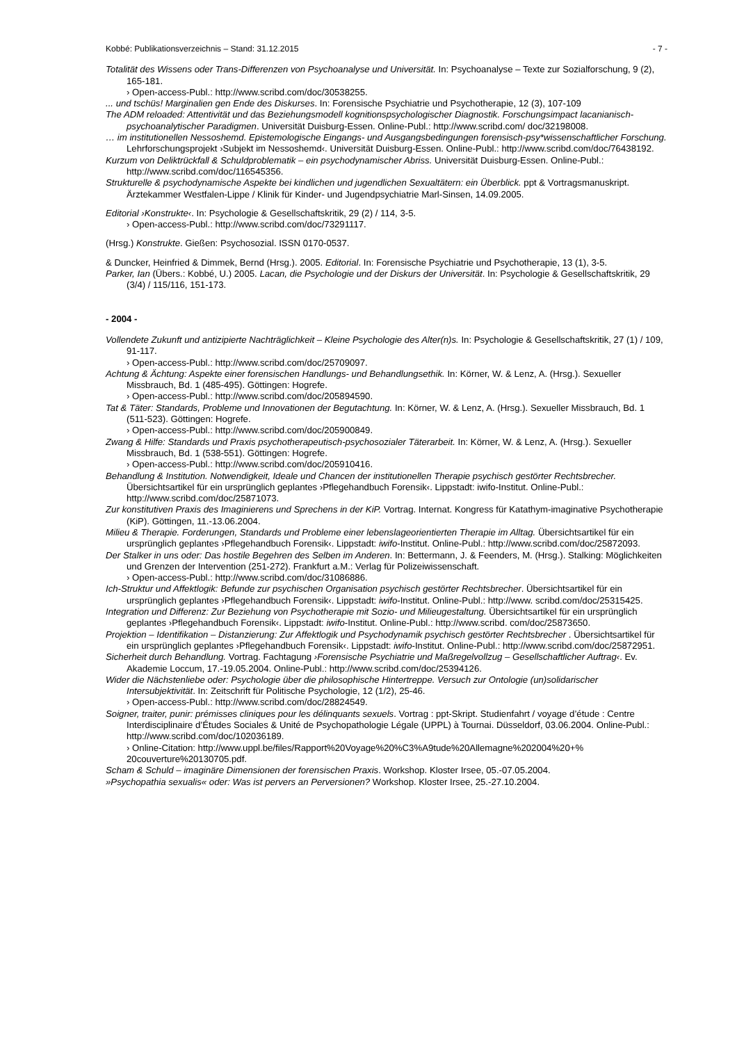Kobbé: Publikationsverzeichnis – Stand: 31.12.2015 - 7 -
Totalität des Wissens oder Trans-Differenzen von Psychoanalyse und Universität. In: Psychoanalyse – Texte zur Sozialforschung, 9 (2), 165-181.
› Open-access-Publ.: http://www.scribd.com/doc/30538255.
... und tschüs! Marginalien gen Ende des Diskurses. In: Forensische Psychiatrie und Psychotherapie, 12 (3), 107-109
The ADM reloaded: Attentivität und das Beziehungsmodell kognitionspsychologischer Diagnostik. Forschungsimpact lacanianisch-psychoanalytischer Paradigmen. Universität Duisburg-Essen. Online-Publ.: http://www.scribd.com/ doc/32198008.
… im institutionellen Nessoshemd. Epistemologische Eingangs- und Ausgangsbedingungen forensisch-psy*wissenschaftlicher Forschung. Lehrforschungsprojekt ›Subjekt im Nessoshemd‹. Universität Duisburg-Essen. Online-Publ.: http://www.scribd.com/doc/76438192.
Kurzum von Deliktrückfall & Schuldproblematik – ein psychodynamischer Abriss. Universität Duisburg-Essen. Online-Publ.: http://www.scribd.com/doc/116545356.
Strukturelle & psychodynamische Aspekte bei kindlichen und jugendlichen Sexualtätern: ein Überblick. ppt & Vortragsmanuskript. Ärztekammer Westfalen-Lippe / Klinik für Kinder- und Jugendpsychiatrie Marl-Sinsen, 14.09.2005.
Editorial ›Konstrukte‹. In: Psychologie & Gesellschaftskritik, 29 (2) / 114, 3-5.
› Open-access-Publ.: http://www.scribd.com/doc/73291117.
(Hrsg.) Konstrukte. Gießen: Psychosozial. ISSN 0170-0537.
& Duncker, Heinfried & Dimmek, Bernd (Hrsg.). 2005. Editorial. In: Forensische Psychiatrie und Psychotherapie, 13 (1), 3-5.
Parker, Ian (Übers.: Kobbé, U.) 2005. Lacan, die Psychologie und der Diskurs der Universität. In: Psychologie & Gesellschaftskritik, 29 (3/4) / 115/116, 151-173.
- 2004 -
Vollendete Zukunft und antizipierte Nachträglichkeit – Kleine Psychologie des Alter(n)s. In: Psychologie & Gesellschaftskritik, 27 (1) / 109, 91-117.
› Open-access-Publ.: http://www.scribd.com/doc/25709097.
Achtung & Ächtung: Aspekte einer forensischen Handlungs- und Behandlungsethik. In: Körner, W. & Lenz, A. (Hrsg.). Sexueller Missbrauch, Bd. 1 (485-495). Göttingen: Hogrefe.
› Open-access-Publ.: http://www.scribd.com/doc/205894590.
Tat & Täter: Standards, Probleme und Innovationen der Begutachtung. In: Körner, W. & Lenz, A. (Hrsg.). Sexueller Missbrauch, Bd. 1 (511-523). Göttingen: Hogrefe.
› Open-access-Publ.: http://www.scribd.com/doc/205900849.
Zwang & Hilfe: Standards und Praxis psychotherapeutisch-psychosozialer Täterarbeit. In: Körner, W. & Lenz, A. (Hrsg.). Sexueller Missbrauch, Bd. 1 (538-551). Göttingen: Hogrefe.
› Open-access-Publ.: http://www.scribd.com/doc/205910416.
Behandlung & Institution. Notwendigkeit, Ideale und Chancen der institutionellen Therapie psychisch gestörter Rechtsbrecher. Übersichtsartikel für ein ursprünglich geplantes ›Pflegehandbuch Forensik‹. Lippstadt: iwifo-Institut. Online-Publ.: http://www.scribd.com/doc/25871073.
Zur konstitutiven Praxis des Imaginierens und Sprechens in der KiP. Vortrag. Internat. Kongress für Katathym-imaginative Psychotherapie (KiP). Göttingen, 11.-13.06.2004.
Milieu & Therapie. Forderungen, Standards und Probleme einer lebenslageorientierten Therapie im Alltag. Übersichtsartikel für ein ursprünglich geplantes ›Pflegehandbuch Forensik‹. Lippstadt: iwifo-Institut. Online-Publ.: http://www.scribd.com/doc/25872093.
Der Stalker in uns oder: Das hostile Begehren des Selben im Anderen. In: Bettermann, J. & Feenders, M. (Hrsg.). Stalking: Möglichkeiten und Grenzen der Intervention (251-272). Frankfurt a.M.: Verlag für Polizeiwissenschaft.
› Open-access-Publ.: http://www.scribd.com/doc/31086886.
Ich-Struktur und Affektlogik: Befunde zur psychischen Organisation psychisch gestörter Rechtsbrecher. Übersichtsartikel für ein ursprünglich geplantes ›Pflegehandbuch Forensik‹. Lippstadt: iwifo-Institut. Online-Publ.: http://www. scribd.com/doc/25315425.
Integration und Differenz: Zur Beziehung von Psychotherapie mit Sozio- und Milieugestaltung. Übersichtsartikel für ein ursprünglich geplantes ›Pflegehandbuch Forensik‹. Lippstadt: iwifo-Institut. Online-Publ.: http://www.scribd. com/doc/25873650.
Projektion – Identifikation – Distanzierung: Zur Affektlogik und Psychodynamik psychisch gestörter Rechtsbrecher . Übersichtsartikel für ein ursprünglich geplantes ›Pflegehandbuch Forensik‹. Lippstadt: iwifo-Institut. Online-Publ.: http://www.scribd.com/doc/25872951.
Sicherheit durch Behandlung. Vortrag. Fachtagung ›Forensische Psychiatrie und Maßregelvollzug – Gesellschaftlicher Auftrag‹. Ev. Akademie Loccum, 17.-19.05.2004. Online-Publ.: http://www.scribd.com/doc/25394126.
Wider die Nächstenliebe oder: Psychologie über die philosophische Hintertreppe. Versuch zur Ontologie (un)solidarischer Intersubjektivität. In: Zeitschrift für Politische Psychologie, 12 (1/2), 25-46.
› Open-access-Publ.: http://www.scribd.com/doc/28824549.
Soigner, traiter, punir: prémisses cliniques pour les délinquants sexuels. Vortrag : ppt-Skript. Studienfahrt / voyage d’étude : Centre Interdisciplinaire d’Études Sociales & Unité de Psychopathologie Légale (UPPL) à Tournai. Düsseldorf, 03.06.2004. Online-Publ.: http://www.scribd.com/doc/102036189.
› Online-Citation: http://www.uppl.be/files/Rapport%20Voyage%20%C3%A9tude%20Allemagne%202004%20+% 20couverture%20130705.pdf.
Scham & Schuld – imaginäre Dimensionen der forensischen Praxis. Workshop. Kloster Irsee, 05.-07.05.2004.
»Psychopathia sexualis« oder: Was ist pervers an Perversionen? Workshop. Kloster Irsee, 25.-27.10.2004.